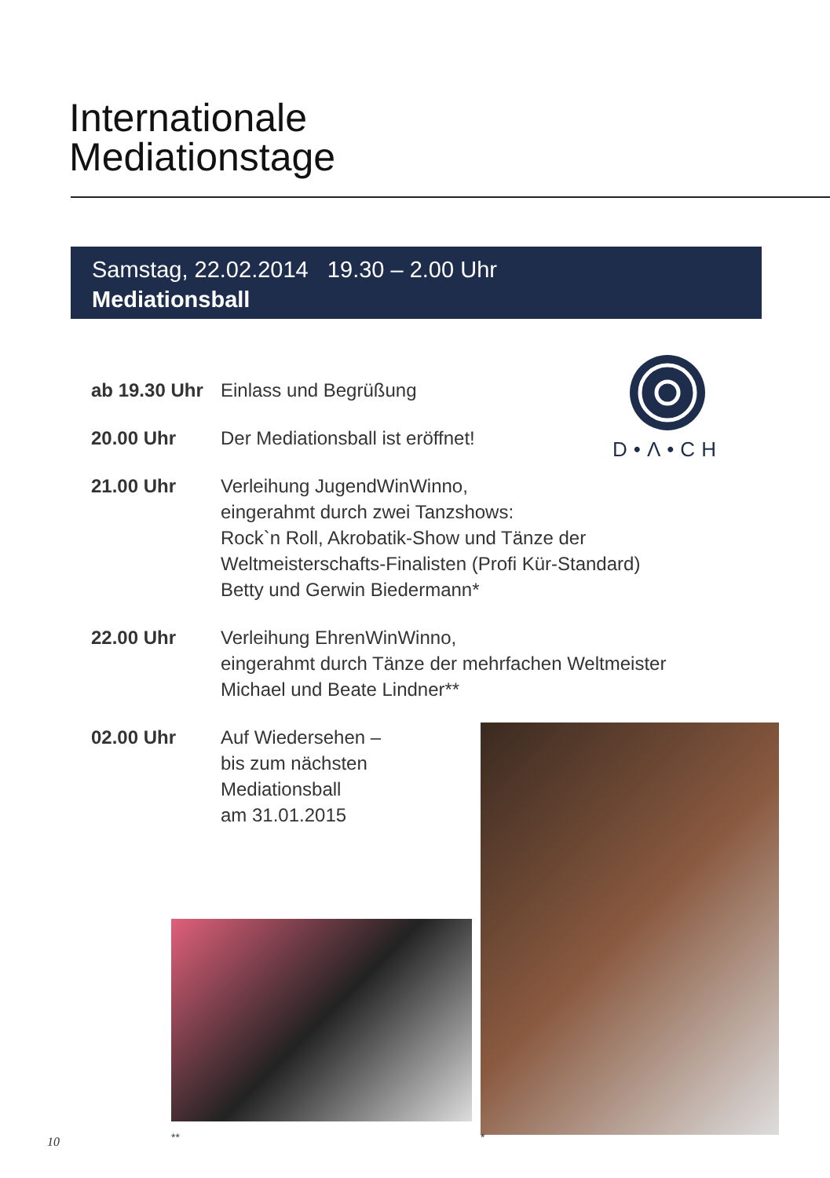Internationale
Mediationstage
Samstag, 22.02.2014 19.30 – 2.00 Uhr
Mediationsball
D•Λ•CH
ab 19.30 Uhr
Einlass und Begrüßung
20.00 Uhr Der Mediationsball ist eröffnet!
21.00 Uhr Verleihung JugendWinWinno,
eingerahmt durch zwei Tanzshows:
Rock`n Roll, Akrobatik-Show und Tänze der
Weltmeisterschafts-Finalisten (Profi Kür-Standard)
Betty und Gerwin Biedermann*
22.00 Uhr Verleihung EhrenWinWinno,
eingerahmt durch Tänze der mehrfachen Weltmeister
Michael und Beate Lindner**
02.00 Uhr Auf Wiedersehen –
bis zum nächsten
Mediationsball
am 31.01.2015
** *
10